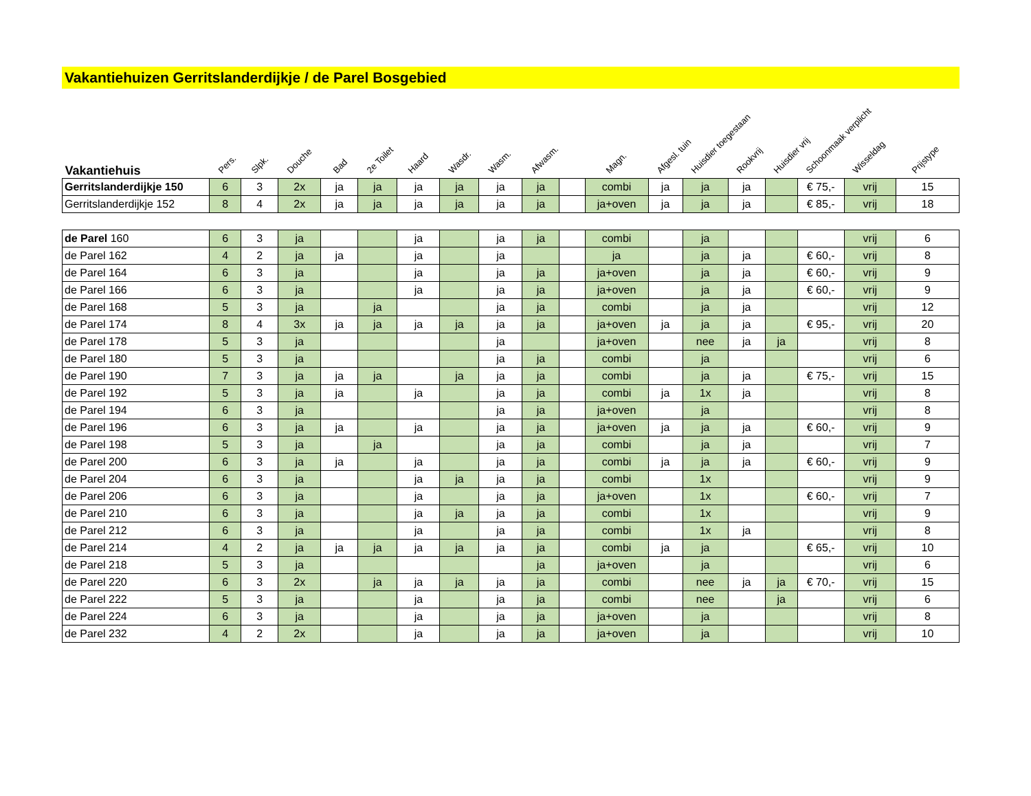Vakantiehuizen Gerritslanderdijkje / de Parel Bosgebied
| Vakantiehuis | Pers. | Slpk. | Douche | Bad | 2e Toilet | Haard | Wasdr. | Wasm. | Afwasm. | | Magn. | Afgesl. tuin | Huisdier toegestaan | Rookvrij | Huisdier vrij | Schoonmaak verplicht | Wisseldag | Prijstype |
| --- | --- | --- | --- | --- | --- | --- | --- | --- | --- | --- | --- | --- | --- | --- | --- | --- | --- | --- |
| Gerritslanderdijkje 150 | 6 | 3 | 2x | ja | ja | ja | ja | ja | ja | | combi | ja | ja | ja | | € 75,- | vrij | 15 |
| Gerritslanderdijkje 152 | 8 | 4 | 2x | ja | ja | ja | ja | ja | ja | | ja+oven | ja | ja | ja | | € 85,- | vrij | 18 |
| de Parel 160 | 6 | 3 | ja | | | ja | | ja | ja | | combi | | ja | | | | vrij | 6 |
| de Parel 162 | 4 | 2 | ja | ja | | ja | | ja | | | ja | | ja | ja | | € 60,- | vrij | 8 |
| de Parel 164 | 6 | 3 | ja | | | ja | | ja | ja | | ja+oven | | ja | ja | | € 60,- | vrij | 9 |
| de Parel 166 | 6 | 3 | ja | | | ja | | ja | ja | | ja+oven | | ja | ja | | € 60,- | vrij | 9 |
| de Parel 168 | 5 | 3 | ja | | ja | | | ja | ja | | combi | | ja | ja | | | vrij | 12 |
| de Parel 174 | 8 | 4 | 3x | ja | ja | ja | ja | ja | ja | | ja+oven | ja | ja | ja | | € 95,- | vrij | 20 |
| de Parel 178 | 5 | 3 | ja | | | | | ja | | | ja+oven | | nee | ja | ja | | vrij | 8 |
| de Parel 180 | 5 | 3 | ja | | | | | ja | ja | | combi | | ja | | | | vrij | 6 |
| de Parel 190 | 7 | 3 | ja | ja | ja | | ja | ja | ja | | combi | | ja | ja | | € 75,- | vrij | 15 |
| de Parel 192 | 5 | 3 | ja | ja | | ja | | ja | ja | | combi | ja | 1x | ja | | | vrij | 8 |
| de Parel 194 | 6 | 3 | ja | | | | | ja | ja | | ja+oven | | ja | | | | vrij | 8 |
| de Parel 196 | 6 | 3 | ja | ja | | ja | | ja | ja | | ja+oven | ja | ja | ja | | € 60,- | vrij | 9 |
| de Parel 198 | 5 | 3 | ja | | ja | | | ja | ja | | combi | | ja | ja | | | vrij | 7 |
| de Parel 200 | 6 | 3 | ja | ja | | ja | | ja | ja | | combi | ja | ja | ja | | € 60,- | vrij | 9 |
| de Parel 204 | 6 | 3 | ja | | | ja | ja | ja | ja | | combi | | 1x | | | | vrij | 9 |
| de Parel 206 | 6 | 3 | ja | | | ja | | ja | ja | | ja+oven | | 1x | | | € 60,- | vrij | 7 |
| de Parel 210 | 6 | 3 | ja | | | ja | ja | ja | ja | | combi | | 1x | | | | vrij | 9 |
| de Parel 212 | 6 | 3 | ja | | | ja | | ja | ja | | combi | | 1x | ja | | | vrij | 8 |
| de Parel 214 | 4 | 2 | ja | ja | ja | ja | ja | ja | ja | | combi | ja | ja | | | € 65,- | vrij | 10 |
| de Parel 218 | 5 | 3 | ja | | | | | | ja | | ja+oven | | ja | | | | vrij | 6 |
| de Parel 220 | 6 | 3 | 2x | | ja | ja | ja | ja | ja | | combi | | nee | ja | ja | € 70,- | vrij | 15 |
| de Parel 222 | 5 | 3 | ja | | | ja | | ja | ja | | combi | | nee | | ja | | vrij | 6 |
| de Parel 224 | 6 | 3 | ja | | | ja | | ja | ja | | ja+oven | | ja | | | | vrij | 8 |
| de Parel 232 | 4 | 2 | 2x | | | ja | | ja | ja | | ja+oven | | ja | | | | vrij | 10 |